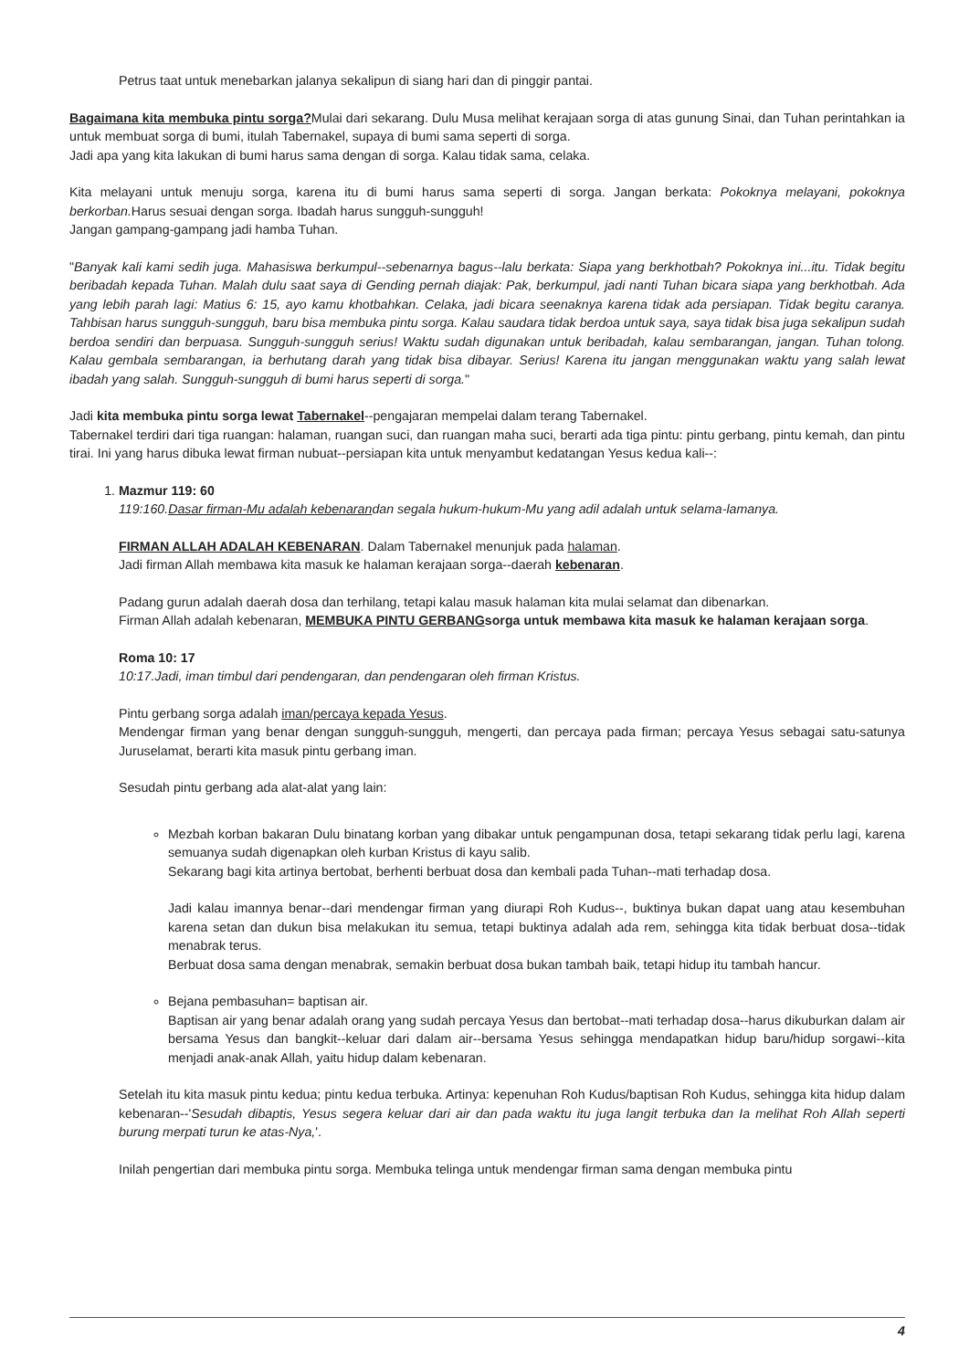Petrus taat untuk menebarkan jalanya sekalipun di siang hari dan di pinggir pantai.
Bagaimana kita membuka pintu sorga?Mulai dari sekarang. Dulu Musa melihat kerajaan sorga di atas gunung Sinai, dan Tuhan perintahkan ia untuk membuat sorga di bumi, itulah Tabernakel, supaya di bumi sama seperti di sorga.
Jadi apa yang kita lakukan di bumi harus sama dengan di sorga. Kalau tidak sama, celaka.
Kita melayani untuk menuju sorga, karena itu di bumi harus sama seperti di sorga. Jangan berkata: Pokoknya melayani, pokoknya berkorban. Harus sesuai dengan sorga. Ibadah harus sungguh-sungguh!
Jangan gampang-gampang jadi hamba Tuhan.
"Banyak kali kami sedih juga. Mahasiswa berkumpul--sebenarnya bagus--lalu berkata: Siapa yang berkhotbah? Pokoknya ini...itu. Tidak begitu beribadah kepada Tuhan. Malah dulu saat saya di Gending pernah diajak: Pak, berkumpul, jadi nanti Tuhan bicara siapa yang berkhotbah. Ada yang lebih parah lagi: Matius 6: 15, ayo kamu khotbahkan. Celaka, jadi bicara seenaknya karena tidak ada persiapan. Tidak begitu caranya. Tahbisan harus sungguh-sungguh, baru bisa membuka pintu sorga. Kalau saudara tidak berdoa untuk saya, saya tidak bisa juga sekalipun sudah berdoa sendiri dan berpuasa. Sungguh-sungguh serius! Waktu sudah digunakan untuk beribadah, kalau sembarangan, jangan. Tuhan tolong. Kalau gembala sembarangan, ia berhutang darah yang tidak bisa dibayar. Serius! Karena itu jangan menggunakan waktu yang salah lewat ibadah yang salah. Sungguh-sungguh di bumi harus seperti di sorga."
Jadi kita membuka pintu sorga lewat Tabernakel--pengajaran mempelai dalam terang Tabernakel.
Tabernakel terdiri dari tiga ruangan: halaman, ruangan suci, dan ruangan maha suci, berarti ada tiga pintu: pintu gerbang, pintu kemah, dan pintu tirai. Ini yang harus dibuka lewat firman nubuat--persiapan kita untuk menyambut kedatangan Yesus kedua kali--:
1. Mazmur 119: 60
119:160.Dasar firman-Mu adalah kebenarandan segala hukum-hukum-Mu yang adil adalah untuk selama-lamanya.
FIRMAN ALLAH ADALAH KEBENARAN. Dalam Tabernakel menunjuk pada halaman.
Jadi firman Allah membawa kita masuk ke halaman kerajaan sorga--daerah kebenaran.
Padang gurun adalah daerah dosa dan terhilang, tetapi kalau masuk halaman kita mulai selamat dan dibenarkan.
Firman Allah adalah kebenaran, MEMBUKA PINTU GERBANGsorga untuk membawa kita masuk ke halaman kerajaan sorga.
Roma 10: 17
10:17.Jadi, iman timbul dari pendengaran, dan pendengaran oleh firman Kristus.
Pintu gerbang sorga adalah iman/percaya kepada Yesus.
Mendengar firman yang benar dengan sungguh-sungguh, mengerti, dan percaya pada firman; percaya Yesus sebagai satu-satunya Juruselamat, berarti kita masuk pintu gerbang iman.
Sesudah pintu gerbang ada alat-alat yang lain:
Mezbah korban bakaran Dulu binatang korban yang dibakar untuk pengampunan dosa, tetapi sekarang tidak perlu lagi, karena semuanya sudah digenapkan oleh kurban Kristus di kayu salib.
Sekarang bagi kita artinya bertobat, berhenti berbuat dosa dan kembali pada Tuhan--mati terhadap dosa.
Jadi kalau imannya benar--dari mendengar firman yang diurapi Roh Kudus--, buktinya bukan dapat uang atau kesembuhan karena setan dan dukun bisa melakukan itu semua, tetapi buktinya adalah ada rem, sehingga kita tidak berbuat dosa--tidak menabrak terus.
Berbuat dosa sama dengan menabrak, semakin berbuat dosa bukan tambah baik, tetapi hidup itu tambah hancur.
Bejana pembasuhan= baptisan air.
Baptisan air yang benar adalah orang yang sudah percaya Yesus dan bertobat--mati terhadap dosa--harus dikuburkan dalam air bersama Yesus dan bangkit--keluar dari dalam air--bersama Yesus sehingga mendapatkan hidup baru/hidup sorgawi--kita menjadi anak-anak Allah, yaitu hidup dalam kebenaran.
Setelah itu kita masuk pintu kedua; pintu kedua terbuka. Artinya: kepenuhan Roh Kudus/baptisan Roh Kudus, sehingga kita hidup dalam kebenaran--'Sesudah dibaptis, Yesus segera keluar dari air dan pada waktu itu juga langit terbuka dan Ia melihat Roh Allah seperti burung merpati turun ke atas-Nya,'.
Inilah pengertian dari membuka pintu sorga. Membuka telinga untuk mendengar firman sama dengan membuka pintu
4